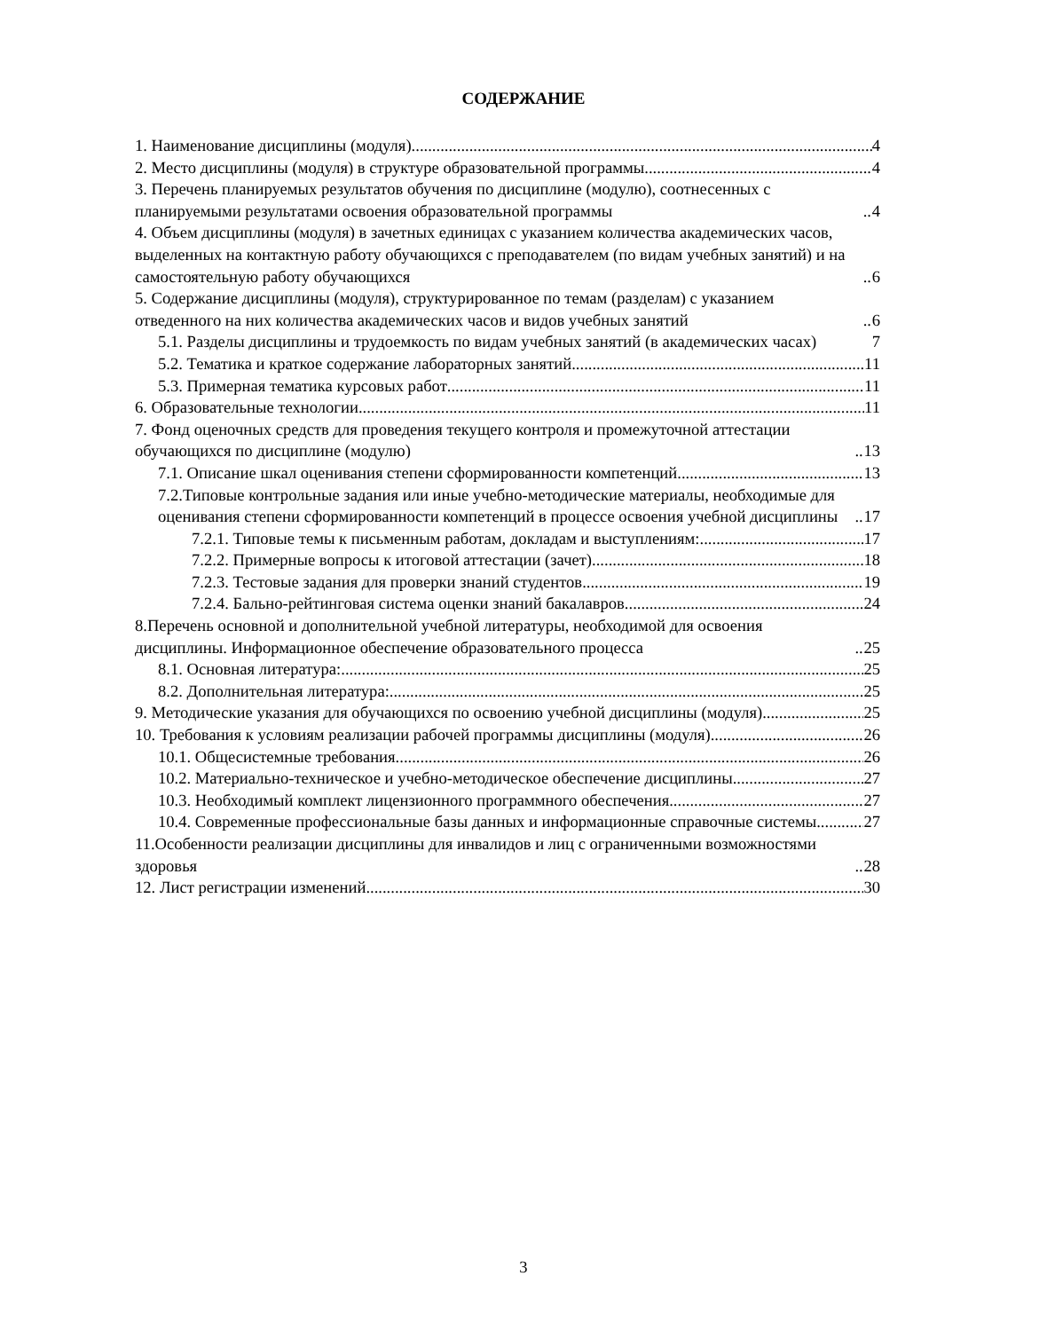СОДЕРЖАНИЕ
1. Наименование дисциплины (модуля) 4
2. Место дисциплины (модуля) в структуре образовательной программы 4
3. Перечень планируемых результатов обучения по дисциплине (модулю), соотнесенных с планируемыми результатами освоения образовательной программы 4
4. Объем дисциплины (модуля) в зачетных единицах с указанием количества академических часов, выделенных на контактную работу обучающихся с преподавателем (по видам учебных занятий) и на самостоятельную работу обучающихся 6
5. Содержание дисциплины (модуля), структурированное по темам (разделам) с указанием отведенного на них количества академических часов и видов учебных занятий 6
5.1. Разделы дисциплины и трудоемкость по видам учебных занятий (в академических часах) 7
5.2. Тематика и краткое содержание лабораторных занятий 11
5.3. Примерная тематика курсовых работ 11
6. Образовательные технологии 11
7. Фонд оценочных средств для проведения текущего контроля и промежуточной аттестации обучающихся по дисциплине (модулю) 13
7.1. Описание шкал оценивания степени сформированности компетенций 13
7.2.Типовые контрольные задания или иные учебно-методические материалы, необходимые для оценивания степени сформированности компетенций в процессе освоения учебной дисциплины 17
7.2.1. Типовые темы к письменным работам, докладам и выступлениям: 17
7.2.2. Примерные вопросы к итоговой аттестации (зачет) 18
7.2.3. Тестовые задания для проверки знаний студентов 19
7.2.4. Бально-рейтинговая система оценки знаний бакалавров 24
8.Перечень основной и дополнительной учебной литературы, необходимой для освоения дисциплины. Информационное обеспечение образовательного процесса 25
8.1. Основная литература: 25
8.2. Дополнительная литература: 25
9. Методические указания для обучающихся по освоению учебной дисциплины (модуля) 25
10. Требования к условиям реализации рабочей программы дисциплины (модуля) 26
10.1. Общесистемные требования 26
10.2. Материально-техническое и учебно-методическое обеспечение дисциплины 27
10.3. Необходимый комплект лицензионного программного обеспечения 27
10.4. Современные профессиональные базы данных и информационные справочные системы 27
11.Особенности реализации дисциплины для инвалидов и лиц с ограниченными возможностями здоровья 28
12. Лист регистрации изменений 30
3